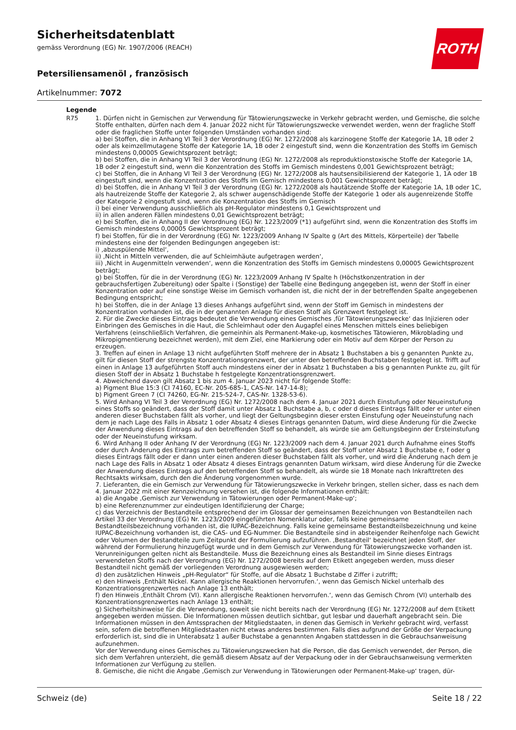ROTH
Sicherheitsdatenblatt
gemäss Verordnung (EG) Nr. 1907/2006 (REACH)
Petersiliensamenöl , französisch
Artikelnummer: 7072
Legende
R75 1. Dürfen nicht in Gemischen zur Verwendung für Tätowierungszwecke in Verkehr gebracht werden, und Gemische, die solche Stoffe enthalten, dürfen nach dem 4. Januar 2022 nicht für Tätowierungszwecke verwendet werden, wenn der fragliche Stoff oder die fraglichen Stoffe unter folgenden Umständen vorhanden sind:
a) bei Stoffen, die in Anhang VI Teil 3 der Verordnung (EG) Nr. 1272/2008 als karzinogene Stoffe der Kategorie 1A, 1B oder 2 oder als keimzellmutagene Stoffe der Kategorie 1A, 1B oder 2 eingestuft sind, wenn die Konzentration des Stoffs im Gemisch mindestens 0,00005 Gewichtsprozent beträgt;
b) bei Stoffen, die in Anhang VI Teil 3 der Verordnung (EG) Nr. 1272/2008 als reproduktionstoxische Stoffe der Kategorie 1A, 1B oder 2 eingestuft sind, wenn die Konzentration des Stoffs im Gemisch mindestens 0,001 Gewichtsprozent beträgt;
c) bei Stoffen, die in Anhang VI Teil 3 der Verordnung (EG) Nr. 1272/2008 als hautsensibilisierend der Kategorie 1, 1A oder 1B eingestuft sind, wenn die Konzentration des Stoffs im Gemisch mindestens 0,001 Gewichtsprozent beträgt;
d) bei Stoffen, die in Anhang VI Teil 3 der Verordnung (EG) Nr. 1272/2008 als hautätzende Stoffe der Kategorie 1A, 1B oder 1C, als hautreizende Stoffe der Kategorie 2, als schwer augenschädigende Stoffe der Kategorie 1 oder als augenreizende Stoffe der Kategorie 2 eingestuft sind, wenn die Konzentration des Stoffs im Gemisch
i) bei einer Verwendung ausschließlich als pH-Regulator mindestens 0,1 Gewichtsprozent und
ii) in allen anderen Fällen mindestens 0,01 Gewichtsprozent beträgt;
e) bei Stoffen, die in Anhang II der Verordnung (EG) Nr. 1223/2009 (*1) aufgeführt sind, wenn die Konzentration des Stoffs im Gemisch mindestens 0,00005 Gewichtsprozent beträgt;
f) bei Stoffen, für die in der Verordnung (EG) Nr. 1223/2009 Anhang IV Spalte g (Art des Mittels, Körperteile) der Tabelle mindestens eine der folgenden Bedingungen angegeben ist:
i) ‚abzuspülende Mittel‘,
ii) ‚Nicht in Mitteln verwenden, die auf Schleimhäute aufgetragen werden‘,
iii) ‚Nicht in Augenmitteln verwenden‘, wenn die Konzentration des Stoffs im Gemisch mindestens 0,00005 Gewichtsprozent beträgt;
g) bei Stoffen, für die in der Verordnung (EG) Nr. 1223/2009 Anhang IV Spalte h (Höchstkonzentration in der gebrauchsfertigen Zubereitung) oder Spalte i (Sonstige) der Tabelle eine Bedingung angegeben ist, wenn der Stoff in einer Konzentration oder auf eine sonstige Weise im Gemisch vorhanden ist, die nicht der in der betreffenden Spalte angegebenen Bedingung entspricht;
h) bei Stoffen, die in der Anlage 13 dieses Anhangs aufgeführt sind, wenn der Stoff im Gemisch in mindestens der Konzentration vorhanden ist, die in der genannten Anlage für diesen Stoff als Grenzwert festgelegt ist.
2. Für die Zwecke dieses Eintrags bedeutet die Verwendung eines Gemisches ‚für Tätowierungszwecke‘ das Injizieren oder Einbringen des Gemisches in die Haut, die Schleimhaut oder den Augapfel eines Menschen mittels eines beliebigen Verfahrens (einschließlich Verfahren, die gemeinhin als Permanent-Make-up, kosmetisches Tätowieren, Mikroblading und Mikropigmentierung bezeichnet werden), mit dem Ziel, eine Markierung oder ein Motiv auf dem Körper der Person zu erzeugen.
3. Treffen auf einen in Anlage 13 nicht aufgeführten Stoff mehrere der in Absatz 1 Buchstaben a bis g genannten Punkte zu, gilt für diesen Stoff der strengste Konzentrationsgrenzwert, der unter den betreffenden Buchstaben festgelegt ist. Trifft auf einen in Anlage 13 aufgeführten Stoff auch mindestens einer der in Absatz 1 Buchstaben a bis g genannten Punkte zu, gilt für diesen Stoff der in Absatz 1 Buchstabe h festgelegte Konzentrationsgrenzwert.
4. Abweichend davon gilt Absatz 1 bis zum 4. Januar 2023 nicht für folgende Stoffe:
a) Pigment Blue 15:3 (CI 74160, EC-Nr. 205-685-1, CAS-Nr. 147-14-8);
b) Pigment Green 7 (CI 74260, EG-Nr. 215-524-7, CAS-Nr. 1328-53-6).
5. Wird Anhang VI Teil 3 der Verordnung (EG) Nr. 1272/2008 nach dem 4. Januar 2021 durch Einstufung oder Neueinstufung eines Stoffs so geändert, dass der Stoff damit unter Absatz 1 Buchstabe a, b, c oder d dieses Eintrags fällt oder er unter einen anderen dieser Buchstaben fällt als vorher, und liegt der Geltungsbeginn dieser ersten Einstufung oder Neueinstufung nach dem je nach Lage des Falls in Absatz 1 oder Absatz 4 dieses Eintrags genannten Datum, wird diese Änderung für die Zwecke der Anwendung dieses Eintrags auf den betreffenden Stoff so behandelt, als würde sie am Geltungsbeginn der Ersteinstufung oder der Neueinstufung wirksam.
6. Wird Anhang II oder Anhang IV der Verordnung (EG) Nr. 1223/2009 nach dem 4. Januar 2021 durch Aufnahme eines Stoffs oder durch Änderung des Eintrags zum betreffenden Stoff so geändert, dass der Stoff unter Absatz 1 Buchstabe e, f oder g dieses Eintrags fällt oder er dann unter einen anderen dieser Buchstaben fällt als vorher, und wird die Änderung nach dem je nach Lage des Falls in Absatz 1 oder Absatz 4 dieses Eintrags genannten Datum wirksam, wird diese Änderung für die Zwecke der Anwendung dieses Eintrags auf den betreffenden Stoff so behandelt, als würde sie 18 Monate nach Inkrafttreten des Rechtsakts wirksam, durch den die Änderung vorgenommen wurde.
7. Lieferanten, die ein Gemisch zur Verwendung für Tätowierungszwecke in Verkehr bringen, stellen sicher, dass es nach dem 4. Januar 2022 mit einer Kennzeichnung versehen ist, die folgende Informationen enthält:
a) die Angabe ‚Gemisch zur Verwendung in Tätowierungen oder Permanent-Make-up‘;
b) eine Referenznummer zur eindeutigen Identifizierung der Charge;
c) das Verzeichnis der Bestandteile entsprechend der im Glossar der gemeinsamen Bezeichnungen von Bestandteilen nach Artikel 33 der Verordnung (EG) Nr. 1223/2009 eingeführten Nomenklatur oder, falls keine gemeinsame Bestandteilsbezeichnung vorhanden ist, die IUPAC-Bezeichnung. Falls keine gemeinsame Bestandteilsbezeichnung und keine IUPAC-Bezeichnung vorhanden ist, die CAS- und EG-Nummer. Die Bestandteile sind in absteigender Reihenfolge nach Gewicht oder Volumen der Bestandteile zum Zeitpunkt der Formulierung aufzuführen. ‚Bestandteil‘ bezeichnet jeden Stoff, der während der Formulierung hinzugefügt wurde und in dem Gemisch zur Verwendung für Tätowierungszwecke vorhanden ist. Verunreinigungen gelten nicht als Bestandteile. Muss die Bezeichnung eines als Bestandteil im Sinne dieses Eintrags verwendeten Stoffs nach der Verordnung (EG) Nr. 1272/2008 bereits auf dem Etikett angegeben werden, muss dieser Bestandteil nicht gemäß der vorliegenden Verordnung ausgewiesen werden;
d) den zusätzlichen Hinweis „pH-Regulator“ für Stoffe, auf die Absatz 1 Buchstabe d Ziffer i zutrifft;
e) den Hinweis ‚Enthält Nickel. Kann allergische Reaktionen hervorrufen.‘, wenn das Gemisch Nickel unterhalb des Konzentrationsgrenzwertes nach Anlage 13 enthält;
f) den Hinweis ‚Enthält Chrom (VI). Kann allergische Reaktionen hervorrufen.‘, wenn das Gemisch Chrom (VI) unterhalb des Konzentrationsgrenzwertes nach Anlage 13 enthält;
g) Sicherheitshinweise für die Verwendung, soweit sie nicht bereits nach der Verordnung (EG) Nr. 1272/2008 auf dem Etikett angegeben werden müssen. Die Informationen müssen deutlich sichtbar, gut lesbar und dauerhaft angebracht sein. Die Informationen müssen in den Amtssprachen der Mitgliedstaaten, in denen das Gemisch in Verkehr gebracht wird, verfasst sein, sofern die betroffenen Mitgliedstaaten nicht etwas anderes bestimmen. Falls dies aufgrund der Größe der Verpackung erforderlich ist, sind die in Unterabsatz 1 außer Buchstabe a genannten Angaben stattdessen in die Gebrauchsanweisung aufzunehmen.
Vor der Verwendung eines Gemisches zu Tätowierungszwecken hat die Person, die das Gemisch verwendet, der Person, die sich dem Verfahren unterzieht, die gemäß diesem Absatz auf der Verpackung oder in der Gebrauchsanweisung vermerkten Informationen zur Verfügung zu stellen.
8. Gemische, die nicht die Angabe ‚Gemisch zur Verwendung in Tätowierungen oder Permanent-Make-up‘ tragen, dür-
Schweiz (de) Seite 18 / 22